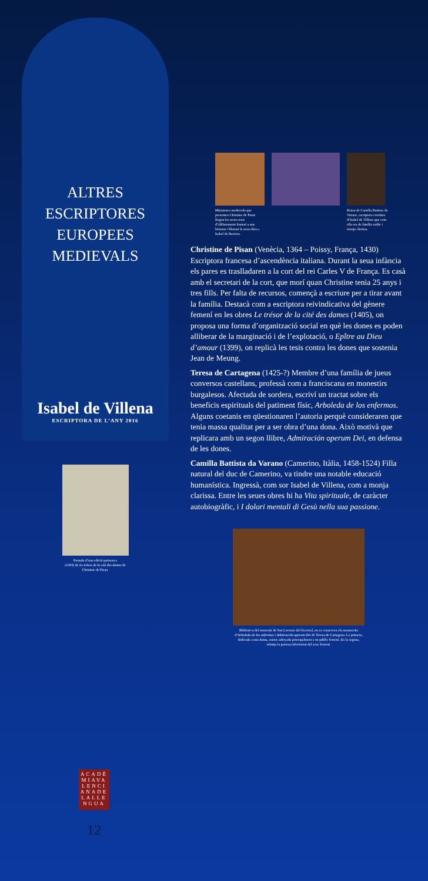ALTRES
ESCRIPTORES
EUROPEES
MEDIEVALS
Isabel de Villena
ESCRIPTORA DE L’ANY 2016
Portada d’una edició parisenca
(1503) de Le trésor de la cité des dames de
Christine de Pisan.
Miniatures medievals que presenten Christine de Pisan llegint les seues tesis d’alliberament femení a uns hòmens i lliurant la seua obra a Isabel de Baviera.
Retrat de Camilla Battista da Varano, escriptora coetània d’Isabel de Villena que com ella era de família noble i monja clarissa.
Christine de Pisan (Venècia, 1364 – Poissy, França, 1430) Escriptora francesa d’ascendència italiana. Durant la seua infància els pares es traslladaren a la cort del rei Carles V de França. Es casà amb el secretari de la cort, que morí quan Christine tenia 25 anys i tres fills. Per falta de recursos, començà a escriure per a tirar avant la família. Destacà com a escriptora reivindicativa del gènere femení en les obres Le trésor de la cité des dames (1405), on proposa una forma d’organització social en què les dones es poden alliberar de la marginació i de l’explotació, o Epître au Dieu d’amour (1399), on replicà les tesis contra les dones que sostenia Jean de Meung.
Teresa de Cartagena (1425-?) Membre d’una família de jueus conversos castellans, professà com a franciscana en monestirs burgalesos. Afectada de sordera, escriví un tractat sobre els beneficis espirituals del patiment físic, Arboleda de los enfermos. Alguns coetanis en qüestionaren l’autoria perquè consideraren que tenia massa qualitat per a ser obra d’una dona. Això motivà que replicara amb un segon llibre, Admiración operum Dei, en defensa de les dones.
Camilla Battista da Varano (Camerino, Itàlia, 1458-1524) Filla natural del duc de Camerino, va tindre una notable educació humanística. Ingressà, com sor Isabel de Villena, com a monja clarissa. Entre les seues obres hi ha Vita spirituale, de caràcter autobiogràfic, i I dolori mentali di Gesù nella sua passione.
Biblioteca del monestir de San Lorenzo del Escorial, on es conserven els manuscrits d’Arboleda de los enfermos i Admiración operum Dei de Teresa de Cartagena. La primera, dedicada a una dama, estava adreçada principalment a un públic femení. En la segona, rebutja la pretesa inferioritat del sexe femení.
ACADÈ
MIAVA
LENCI
ANADE
LALLE
NGUA
12